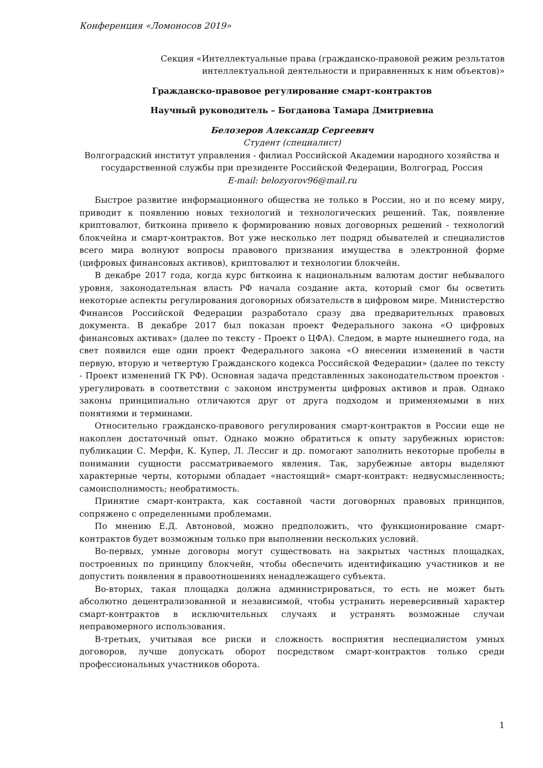Конференция «Ломоносов 2019»
Секция «Интеллектуальные права (гражданско-правовой режим резльтатов интеллектуальной деятельности и приравненных к ним объектов)»
Гражданско-правовое регулирование смарт-контрактов
Научный руководитель – Богданова Тамара Дмитриевна
Белозеров Александр Сергеевич
Студент (специалист)
Волгоградский институт управления - филиал Российской Академии народного хозяйства и государственной службы при президенте Российской Федерации, Волгоград, Россия
E-mail: belozyorov96@mail.ru
Быстрое развитие информационного общества не только в России, но и по всему миру, приводит к появлению новых технологий и технологических решений. Так, появление криптовалют, биткоина привело к формированию новых договорных решений - технологий блокчейна и смарт-контрактов. Вот уже несколько лет подряд обывателей и специалистов всего мира волнуют вопросы правового признания имущества в электронной форме (цифровых финансовых активов), криптовалют и технологии блокчейн.
В декабре 2017 года, когда курс биткоина к национальным валютам достиг небывалого уровня, законодательная власть РФ начала создание акта, который смог бы осветить некоторые аспекты регулирования договорных обязательств в цифровом мире. Министерство Финансов Российской Федерации разработало сразу два предварительных правовых документа. В декабре 2017 был показан проект Федерального закона «О цифровых финансовых активах» (далее по тексту - Проект о ЦФА). Следом, в марте нынешнего года, на свет появился еще один проект Федерального закона «О внесении изменений в части первую, вторую и четвертую Гражданского кодекса Российской Федерации» (далее по тексту - Проект изменений ГК РФ). Основная задача представленных законодательством проектов - урегулировать в соответствии с законом инструменты цифровых активов и прав. Однако законы принципиально отличаются друг от друга подходом и применяемыми в них понятиями и терминами.
Относительно гражданско-правового регулирования смарт-контрактов в России еще не накоплен достаточный опыт. Однако можно обратиться к опыту зарубежных юристов: публикации С. Мерфи, К. Купер, Л. Лессиг и др. помогают заполнить некоторые пробелы в понимании сущности рассматриваемого явления. Так, зарубежные авторы выделяют характерные черты, которыми обладает «настоящий» смарт-контракт: недвусмысленность; самоисполнимость; необратимость.
Принятие смарт-контракта, как составной части договорных правовых принципов, сопряжено с определенными проблемами.
По мнению Е.Д. Автоновой, можно предположить, что функционирование смарт-контрактов будет возможным только при выполнении нескольких условий.
Во-первых, умные договоры могут существовать на закрытых частных площадках, построенных по принципу блокчейн, чтобы обеспечить идентификацию участников и не допустить появления в правоотношениях ненадлежащего субъекта.
Во-вторых, такая площадка должна администрироваться, то есть не может быть абсолютно децентрализованной и независимой, чтобы устранить нереверсивный характер смарт-контрактов в исключительных случаях и устранять возможные случаи неправомерного использования.
В-третьих, учитывая все риски и сложность восприятия неспециалистом умных договоров, лучше допускать оборот посредством смарт-контрактов только среди профессиональных участников оборота.
1